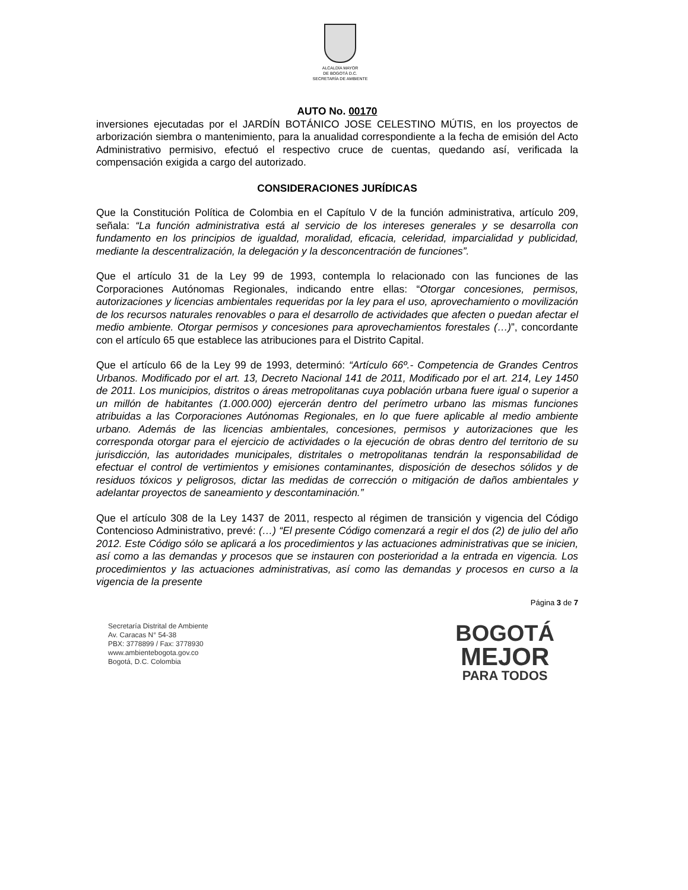ALCALDÍA MAYOR
DE BOGOTÁ D.C.
SECRETARÍA DE AMBIENTE
AUTO No. 00170
inversiones ejecutadas por el JARDÍN BOTÁNICO JOSE CELESTINO MÚTIS, en los proyectos de arborización siembra o mantenimiento, para la anualidad correspondiente a la fecha de emisión del Acto Administrativo permisivo, efectuó el respectivo cruce de cuentas, quedando así, verificada la compensación exigida a cargo del autorizado.
CONSIDERACIONES JURÍDICAS
Que la Constitución Política de Colombia en el Capítulo V de la función administrativa, artículo 209, señala: “La función administrativa está al servicio de los intereses generales y se desarrolla con fundamento en los principios de igualdad, moralidad, eficacia, celeridad, imparcialidad y publicidad, mediante la descentralización, la delegación y la desconcentración de funciones”.
Que el artículo 31 de la Ley 99 de 1993, contempla lo relacionado con las funciones de las Corporaciones Autónomas Regionales, indicando entre ellas: “Otorgar concesiones, permisos, autorizaciones y licencias ambientales requeridas por la ley para el uso, aprovechamiento o movilización de los recursos naturales renovables o para el desarrollo de actividades que afecten o puedan afectar el medio ambiente. Otorgar permisos y concesiones para aprovechamientos forestales (…)”, concordante con el artículo 65 que establece las atribuciones para el Distrito Capital.
Que el artículo 66 de la Ley 99 de 1993, determinó: “Artículo 66º.- Competencia de Grandes Centros Urbanos. Modificado por el art. 13, Decreto Nacional 141 de 2011, Modificado por el art. 214, Ley 1450 de 2011. Los municipios, distritos o áreas metropolitanas cuya población urbana fuere igual o superior a un millón de habitantes (1.000.000) ejercerán dentro del perímetro urbano las mismas funciones atribuidas a las Corporaciones Autónomas Regionales, en lo que fuere aplicable al medio ambiente urbano. Además de las licencias ambientales, concesiones, permisos y autorizaciones que les corresponda otorgar para el ejercicio de actividades o la ejecución de obras dentro del territorio de su jurisdicción, las autoridades municipales, distritales o metropolitanas tendrán la responsabilidad de efectuar el control de vertimientos y emisiones contaminantes, disposición de desechos sólidos y de residuos tóxicos y peligrosos, dictar las medidas de corrección o mitigación de daños ambientales y adelantar proyectos de saneamiento y descontaminación.”
Que el artículo 308 de la Ley 1437 de 2011, respecto al régimen de transición y vigencia del Código Contencioso Administrativo, prevé: (…) “El presente Código comenzará a regir el dos (2) de julio del año 2012. Este Código sólo se aplicará a los procedimientos y las actuaciones administrativas que se inicien, así como a las demandas y procesos que se instauren con posterioridad a la entrada en vigencia. Los procedimientos y las actuaciones administrativas, así como las demandas y procesos en curso a la vigencia de la presente
Página 3 de 7
Secretaría Distrital de Ambiente
Av. Caracas N° 54-38
PBX: 3778899 / Fax: 3778930
www.ambientebogota.gov.co
Bogotá, D.C. Colombia
BOGOTÁ
MEJOR
PARA TODOS